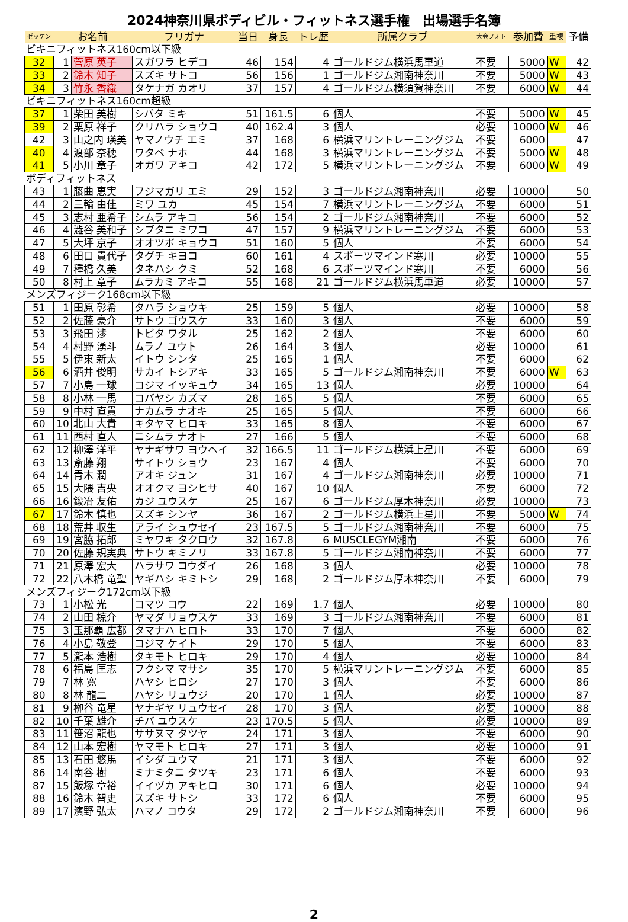2024神奈川県ボディビル・フィットネス選手権　出場選手名簿
| ゼッケン | お名前 | | フリガナ | 当日 | 身長 | トレ歴 | 所属クラブ | 大会フォト | 参加費 | 重複 | 予備 |
| --- | --- | --- | --- | --- | --- | --- | --- | --- | --- | --- | --- |
| ビキニフィットネス160cm以下級 | | | | | | | | | | | |
| 32 | 1 | 菅原 英子 | スガワラ ヒデコ | 46 | 154 | 4 | ゴールドジム横浜馬車道 | 不要 | 5000 | W | 42 |
| 33 | 2 | 鈴木 知子 | スズキ サトコ | 56 | 156 | 1 | ゴールドジム湘南神奈川 | 不要 | 5000 | W | 43 |
| 34 | 3 | 竹永 香織 | タケナガ カオリ | 37 | 157 | 4 | ゴールドジム横須賀神奈川 | 不要 | 6000 | W | 44 |
| ビキニフィットネス160cm超級 | | | | | | | | | | | |
| 37 | 1 | 柴田 美樹 | シバタ ミキ | 51 | 161.5 | 6 | 個人 | 不要 | 5000 | W | 45 |
| 39 | 2 | 栗原 祥子 | クリハラ ショウコ | 40 | 162.4 | 3 | 個人 | 必要 | 10000 | W | 46 |
| 42 | 3 | 山之内 瑛美 | ヤマノウチ エミ | 37 | 168 | 6 | 横浜マリントレーニングジム | 不要 | 6000 | | 47 |
| 40 | 4 | 渡部 奈穂 | ワタベ ナホ | 44 | 168 | 3 | 横浜マリントレーニングジム | 不要 | 5000 | W | 48 |
| 41 | 5 | 小川 章子 | オガワ アキコ | 42 | 172 | 5 | 横浜マリントレーニングジム | 不要 | 6000 | W | 49 |
| ボディフィットネス | | | | | | | | | | | |
| 43 | 1 | 藤曲 恵実 | フジマガリ エミ | 29 | 152 | 3 | ゴールドジム湘南神奈川 | 必要 | 10000 | | 50 |
| 44 | 2 | 三輪 由佳 | ミワ ユカ | 45 | 154 | 7 | 横浜マリントレーニングジム | 不要 | 6000 | | 51 |
| 45 | 3 | 志村 亜希子 | シムラ アキコ | 56 | 154 | 2 | ゴールドジム湘南神奈川 | 不要 | 6000 | | 52 |
| 46 | 4 | 澁谷 美和子 | シブタニ ミワコ | 47 | 157 | 9 | 横浜マリントレーニングジム | 不要 | 6000 | | 53 |
| 47 | 5 | 大坪 京子 | オオツボ キョウコ | 51 | 160 | 5 | 個人 | 不要 | 6000 | | 54 |
| 48 | 6 | 田口 貴代子 | タグチ キヨコ | 60 | 161 | 4 | スポーツマインド寒川 | 必要 | 10000 | | 55 |
| 49 | 7 | 種橋 久美 | タネハシ クミ | 52 | 168 | 6 | スポーツマインド寒川 | 不要 | 6000 | | 56 |
| 50 | 8 | 村上 章子 | ムラカミ アキコ | 55 | 168 | 21 | ゴールドジム横浜馬車道 | 必要 | 10000 | | 57 |
| メンズフィジーク168cm以下級 | | | | | | | | | | | |
| 51 | 1 | 田原 彰希 | タハラ ショウキ | 25 | 159 | 5 | 個人 | 必要 | 10000 | | 58 |
| 52 | 2 | 佐藤 豪介 | サトウ ゴウスケ | 33 | 160 | 3 | 個人 | 不要 | 6000 | | 59 |
| 53 | 3 | 飛田 渉 | トビタ ワタル | 25 | 162 | 2 | 個人 | 不要 | 6000 | | 60 |
| 54 | 4 | 村野 湧斗 | ムラノ ユウト | 26 | 164 | 3 | 個人 | 必要 | 10000 | | 61 |
| 55 | 5 | 伊東 新太 | イトウ シンタ | 25 | 165 | 1 | 個人 | 不要 | 6000 | | 62 |
| 56 | 6 | 酒井 俊明 | サカイ トシアキ | 33 | 165 | 5 | ゴールドジム湘南神奈川 | 不要 | 6000 | W | 63 |
| 57 | 7 | 小島 一球 | コジマ イッキュウ | 34 | 165 | 13 | 個人 | 必要 | 10000 | | 64 |
| 58 | 8 | 小林 一馬 | コバヤシ カズマ | 28 | 165 | 5 | 個人 | 不要 | 6000 | | 65 |
| 59 | 9 | 中村 直貴 | ナカムラ ナオキ | 25 | 165 | 5 | 個人 | 不要 | 6000 | | 66 |
| 60 | 10 | 北山 大貴 | キタヤマ ヒロキ | 33 | 165 | 8 | 個人 | 不要 | 6000 | | 67 |
| 61 | 11 | 西村 直人 | ニシムラ ナオト | 27 | 166 | 5 | 個人 | 不要 | 6000 | | 68 |
| 62 | 12 | 柳澤 洋平 | ヤナギサワ ヨウヘイ | 32 | 166.5 | 11 | ゴールドジム横浜上星川 | 不要 | 6000 | | 69 |
| 63 | 13 | 斎藤 翔 | サイトウ ショウ | 23 | 167 | 4 | 個人 | 不要 | 6000 | | 70 |
| 64 | 14 | 青木 潤 | アオキ ジュン | 31 | 167 | 4 | ゴールドジム湘南神奈川 | 必要 | 10000 | | 71 |
| 65 | 15 | 大隈 吉央 | オオクマ ヨシヒサ | 40 | 167 | 10 | 個人 | 不要 | 6000 | | 72 |
| 66 | 16 | 鍛冶 友佑 | カジ ユウスケ | 25 | 167 | 6 | ゴールドジム厚木神奈川 | 必要 | 10000 | | 73 |
| 67 | 17 | 鈴木 慎也 | スズキ シンヤ | 36 | 167 | 2 | ゴールドジム横浜上星川 | 不要 | 5000 | W | 74 |
| 68 | 18 | 荒井 収生 | アライ シュウセイ | 23 | 167.5 | 5 | ゴールドジム湘南神奈川 | 不要 | 6000 | | 75 |
| 69 | 19 | 宮脇 拓郎 | ミヤワキ タクロウ | 32 | 167.8 | 6 | MUSCLEGYM湘南 | 不要 | 6000 | | 76 |
| 70 | 20 | 佐藤 規実典 | サトウ キミノリ | 33 | 167.8 | 5 | ゴールドジム湘南神奈川 | 不要 | 6000 | | 77 |
| 71 | 21 | 原澤 宏大 | ハラサワ コウダイ | 26 | 168 | 3 | 個人 | 必要 | 10000 | | 78 |
| 72 | 22 | 八木橋 竜聖 | ヤギハシ キミトシ | 29 | 168 | 2 | ゴールドジム厚木神奈川 | 不要 | 6000 | | 79 |
| メンズフィジーク172cm以下級 | | | | | | | | | | | |
| 73 | 1 | 小松 光 | コマツ コウ | 22 | 169 | 1.7 | 個人 | 必要 | 10000 | | 80 |
| 74 | 2 | 山田 椋介 | ヤマダ リョウスケ | 33 | 169 | 3 | ゴールドジム湘南神奈川 | 不要 | 6000 | | 81 |
| 75 | 3 | 玉那覇 広都 | タマナハ ヒロト | 33 | 170 | 7 | 個人 | 不要 | 6000 | | 82 |
| 76 | 4 | 小島 敬登 | コジマ ケイト | 29 | 170 | 5 | 個人 | 不要 | 6000 | | 83 |
| 77 | 5 | 瀧本 浩樹 | タキモト ヒロキ | 29 | 170 | 4 | 個人 | 必要 | 10000 | | 84 |
| 78 | 6 | 福島 匡志 | フクシマ マサシ | 35 | 170 | 5 | 横浜マリントレーニングジム | 不要 | 6000 | | 85 |
| 79 | 7 | 林 寛 | ハヤシ ヒロシ | 27 | 170 | 3 | 個人 | 不要 | 6000 | | 86 |
| 80 | 8 | 林 龍二 | ハヤシ リュウジ | 20 | 170 | 1 | 個人 | 必要 | 10000 | | 87 |
| 81 | 9 | 栁谷 竜星 | ヤナギヤ リュウセイ | 28 | 170 | 3 | 個人 | 必要 | 10000 | | 88 |
| 82 | 10 | 千葉 雄介 | チバ ユウスケ | 23 | 170.5 | 5 | 個人 | 必要 | 10000 | | 89 |
| 83 | 11 | 笹沼 龍也 | ササヌマ タツヤ | 24 | 171 | 3 | 個人 | 不要 | 6000 | | 90 |
| 84 | 12 | 山本 宏樹 | ヤマモト ヒロキ | 27 | 171 | 3 | 個人 | 必要 | 10000 | | 91 |
| 85 | 13 | 石田 悠馬 | イシダ ユウマ | 21 | 171 | 3 | 個人 | 不要 | 6000 | | 92 |
| 86 | 14 | 南谷 樹 | ミナミタニ タツキ | 23 | 171 | 6 | 個人 | 不要 | 6000 | | 93 |
| 87 | 15 | 飯塚 章裕 | イイヅカ アキヒロ | 30 | 171 | 6 | 個人 | 必要 | 10000 | | 94 |
| 88 | 16 | 鈴木 智史 | スズキ サトシ | 33 | 172 | 6 | 個人 | 不要 | 6000 | | 95 |
| 89 | 17 | 濱野 弘太 | ハマノ コウタ | 29 | 172 | 2 | ゴールドジム湘南神奈川 | 不要 | 6000 | | 96 |
2